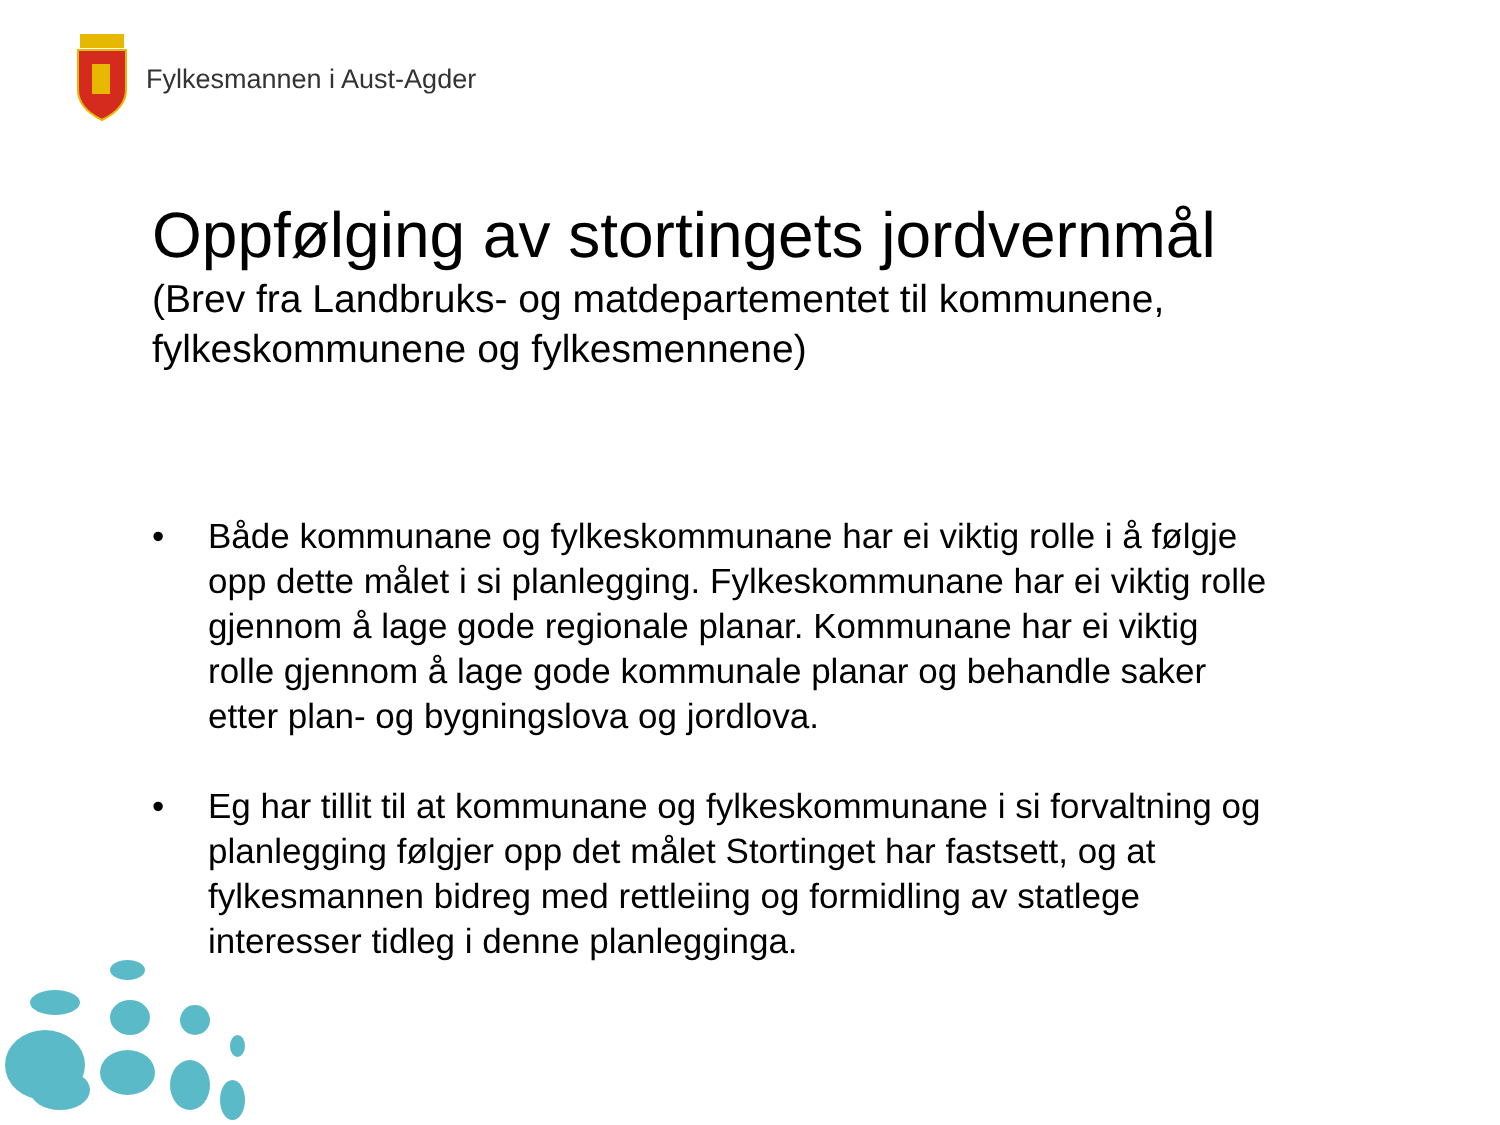Fylkesmannen i Aust-Agder
Oppfølging av stortingets jordvernmål
(Brev fra Landbruks- og matdepartementet til kommunene, fylkeskommunene og fylkesmennene)
• Både kommunane og fylkeskommunane har ei viktig rolle i å følgje opp dette målet i si planlegging. Fylkeskommunane har ei viktig rolle gjennom å lage gode regionale planar. Kommunane har ei viktig rolle gjennom å lage gode kommunale planar og behandle saker etter plan- og bygningslova og jordlova.
• Eg har tillit til at kommunane og fylkeskommunane i si forvaltning og planlegging følgjer opp det målet Stortinget har fastsett, og at fylkesmannen bidreg med rettleiing og formidling av statlege interesser tidleg i denne planlegginga.